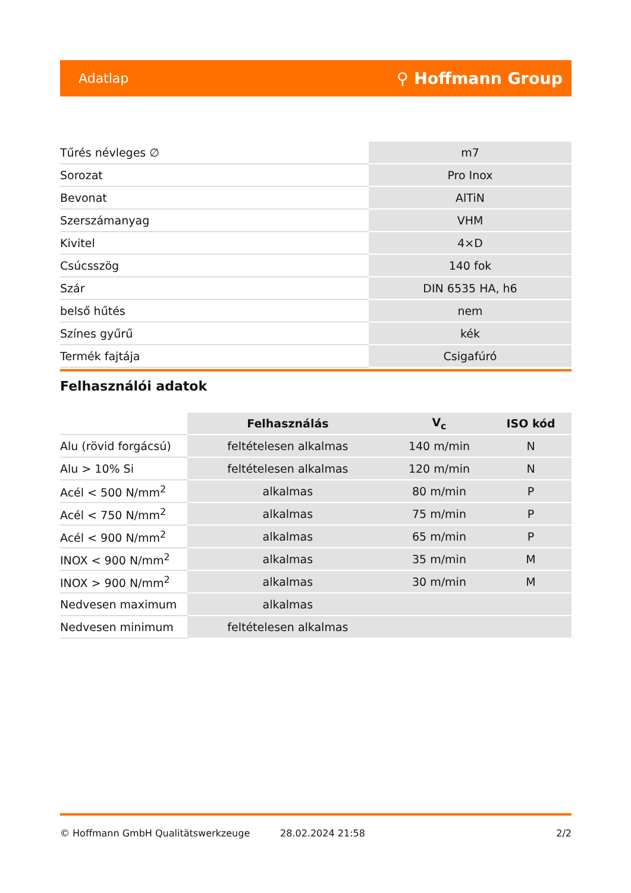Adatlap ⚲ Hoffmann Group
| Tűrés névleges ∅ | m7 |
| Sorozat | Pro Inox |
| Bevonat | AlTiN |
| Szerszámanyag | VHM |
| Kivitel | 4×D |
| Csúcsszög | 140 fok |
| Szár | DIN 6535 HA, h6 |
| belső hűtés | nem |
| Színes gyűrű | kék |
| Termék fajtája | Csigafúró |
Felhasználói adatok
| | Felhasználás | V<sub>c</sub> | ISO kód |
| --- | --- | --- | --- |
| Alu (rövid forgácsú) | feltételesen alkalmas | 140 m/min | N |
| Alu > 10% Si | feltételesen alkalmas | 120 m/min | N |
| Acél < 500 N/mm<sup>2</sup> | alkalmas | 80 m/min | P |
| Acél < 750 N/mm<sup>2</sup> | alkalmas | 75 m/min | P |
| Acél < 900 N/mm<sup>2</sup> | alkalmas | 65 m/min | P |
| INOX < 900 N/mm<sup>2</sup> | alkalmas | 35 m/min | M |
| INOX > 900 N/mm<sup>2</sup> | alkalmas | 30 m/min | M |
| Nedvesen maximum | alkalmas | | |
| Nedvesen minimum | feltételesen alkalmas | | |
© Hoffmann GmbH Qualitätswerkzeuge 28.02.2024 21:58 2/2